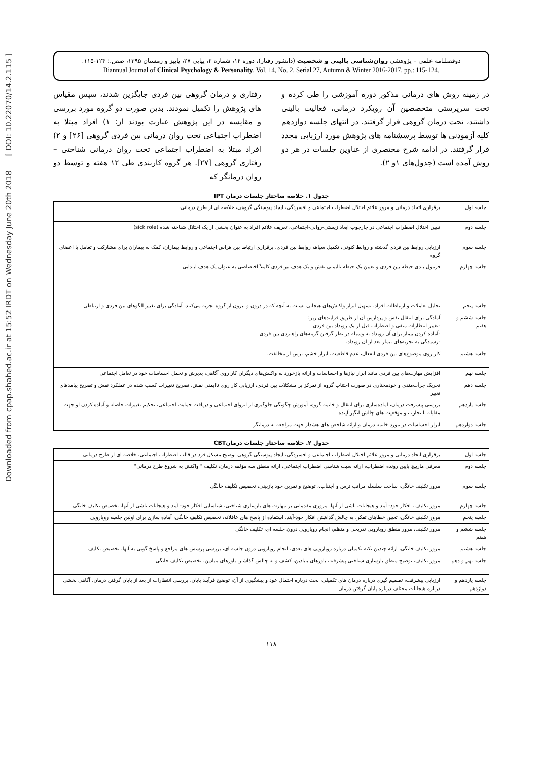Downloaded from cpap.shahed.ac.ir at 15:52 IRDT on Wednesday June 20th 2018 [ DOI: 10.22070/14.2.115 ]
دوفصلنامه علمی – پژوهشی روان‌شناسی بالینی و شخصیت (دانشور رفتار)، دوره ۱۴، شماره ۲، پیاپی ۲۷، پاییز و زمستان ۱۳۹۵، صص.: ۱۲۴-۱۱۵.
Biannual Journal of Clinical Psychology & Personality, Vol. 14, No. 2, Serial 27, Autumn & Winter 2016-2017, pp.: 115-124.
رفتاری و درمان گروهی بین فردی جایگزین شدند، سپس مقیاس های پژوهش را تکمیل نمودند. بدین صورت دو گروه مورد بررسی و مقایسه در این پژوهش عبارت بودند از: ۱) افراد مبتلا به اضطراب اجتماعی تحت روان درمانی بین فردی گروهی [۲۶] و ۲) افراد مبتلا به اضطراب اجتماعی تحت روان درمانی شناختی – رفتاری گروهی [۲۷]. هر گروه کاربندی طی ۱۲ هفته و توسط دو روان درمانگر که
در زمینه روش های درمانی مذکور دوره آموزشی را طی کرده و تحت سرپرستی متخصصین آن رویکرد درمانی، فعالیت بالینی داشتند، تحت درمان گروهی قرار گرفتند. در انتهای جلسه دوازدهم کلیه آزمودنی ها توسط پرسشنامه های پژوهش مورد ارزیابی مجدد قرار گرفتند. در ادامه شرح مختصری از عناوین جلسات در هر دو روش آمده است (جدول‌های ۱و ۲).
جدول ۱. خلاصه ساختار جلسات درمان IPT
| جلسه اول | برقراری اتحاد درمانی و مرور علائم اختلال اضطراب اجتماعی و افسردگی، ایجاد پیوستگی گروهی، خلاصه ای از طرح درمانی، |
| جلسه دوم | تبیین اختلال اضطراب اجتماعی در چارچوب ابعاد زیستی-روانی-اجتماعی، تعریف علائم افراد به عنوان بخشی از یک اختلال شناخته شده (sick role) |
| جلسه سوم | ارزیابی روابط بین فردی گذشته و روابط کنونی، تکمیل سیاهه روابط بین فردی، برقراری ارتباط بین هراس اجتماعی و روابط بیماران، کمک به بیماران برای مشارکت و تعامل با اعضای گروه |
| جلسه چهارم | فرمول بندی حیطه بین فردی و تعیین یک حیطه ناایمنی نقش و یک هدف بین‌فردی کاملاً اختصاصی به عنوان یک هدف ابتدایی |
| جلسه پنجم | تحلیل تعاملات و ارتباطات افراد، تسهیل ابراز واکنش‌های هیجانی نسبت به آنچه که در درون و بیرون از گروه تجربه می‌کنند، آمادگی برای تغییر الگوهای بین فردی و ارتباطی |
| جلسه ششم و هفتم | آمادگی برای انتقال نقش و پردازش آن از طریق فرایندهای زیر: -تغییر انتظارات منفی و اضطراب قبل از یک رویداد بین فردی -آماده کردن بیمار برای آن رویداد به وسیله در نظر گرفتن گزینه‌های راهبردی بین فردی -رسیدگی به تجربه‌های بیمار بعد از آن رویداد. |
| جلسه هشتم | کار روی موضوع‌های بین فردی انفعال، عدم قاطعیت، ابراز خشم، ترس از مخالفت. |
| جلسه نهم | افزایش مهارت‌های بین فردی مانند ابراز نیازها و احساسات و ارائه بازخورد به واکنش‌های دیگران کار روی آگاهی، پذیرش و تحمل احساسات خود در تعامل اجتماعی |
| جلسه دهم | تحریک جرأت‌مندی و خودمختاری در صورت اجتناب گروه از تمرکز بر مشکلات بین فردی، ارزیابی کار روی ناایمنی نقش، تصریح تغییرات کسب شده در عملکرد نقش و تصریح پیامدهای تغییر |
| جلسه یازدهم | بررسی پیشرفت درمان، آماده‌سازی برای انتقال و خاتمه گروه، آموزش چگونگی جلوگیری از انزوای اجتماعی و دریافت حمایت اجتماعی، تحکیم تغییرات حاصله و آماده کردن او جهت مقابله با تجارب و موقعیت های چالش انگیز آینده |
| جلسه دوازدهم | ابراز احساسات در مورد خاتمه درمان و ارائه شاخص های هشدار جهت مراجعه به درمانگر |
جدول ۲. خلاصه ساختار جلسات درمانCBT
| جلسه اول | برقراری اتحاد درمانی و مرور علائم اختلال اضطراب اجتماعی و افسردگی، ایجاد پیوستگی گروهی توضیح مشکل فرد در قالب اضطراب اجتماعی، خلاصه ای از طرح درمانی |
| جلسه دوم | معرفی مارپیچ پایین رونده اضطراب، ارائه سبب شناسی اضطراب اجتماعی، ارائه منطق سه مؤلفه درمان، تکلیف " واکنش به شروع طرح درمانی" |
| جلسه سوم | مرور تکلیف خانگی، ساخت سلسله مراتب ترس و اجتناب.، توضیح و تمرین خود بازبینی، تخصیص تکلیف خانگی |
| جلسه چهارم | مرور تکلیف ، افکار خود- آیند و هیجانات ناشی از آنها، مروری مقدماتی بر مهارت های بازسازی شناختی، شناسایی افکار خود- آیند و هیجانات ناشی از آنها، تخصیص تکلیف خانگی |
| جلسه پنجم | مرور تکلیف خانگی، تعیین خطاهای تفکر، به چالش گذاشتن افکار خود-آیند، استفاده از پاسخ های عاقلانه، تخصیص تکلیف خانگی، آماده سازی برای اولین جلسه رویارویی |
| جلسه ششم و هفتم | مرور تکلیف، مرور منطق رویارویی تدریجی و منظم، انجام رویارویی درون جلسه ای، تکلیف خانگی |
| جلسه هشتم | مرور تکلیف خانگی، ارائه چندین نکته تکمیلی درباره رویارویی های بعدی، انجام رویارویی درون جلسه ای، بررسی پرسش های مراجع و پاسخ گویی به آنها، تخصیص تکلیف |
| جلسه نهم و دهم | مرور تکلیف، توضیح منطق بازسازی شناختی پیشرفته، باورهای بنیادین، کشف و به چالش گذاشتن باورهای بنیادین، تخصیص تکلیف خانگی |
| جلسه یازدهم و دوازدهم | ارزیابی پیشرفت، تصمیم گیری درباره درمان های تکمیلی، بحث درباره احتمال عود و پیشگیری از آن، توضیح فرآیند پایان، بررسی انتظارات از بعد از پایان گرفتن درمان، آگاهی بخشی درباره هیجانات مختلف درباره پایان گرفتن درمان |
۱۱۸